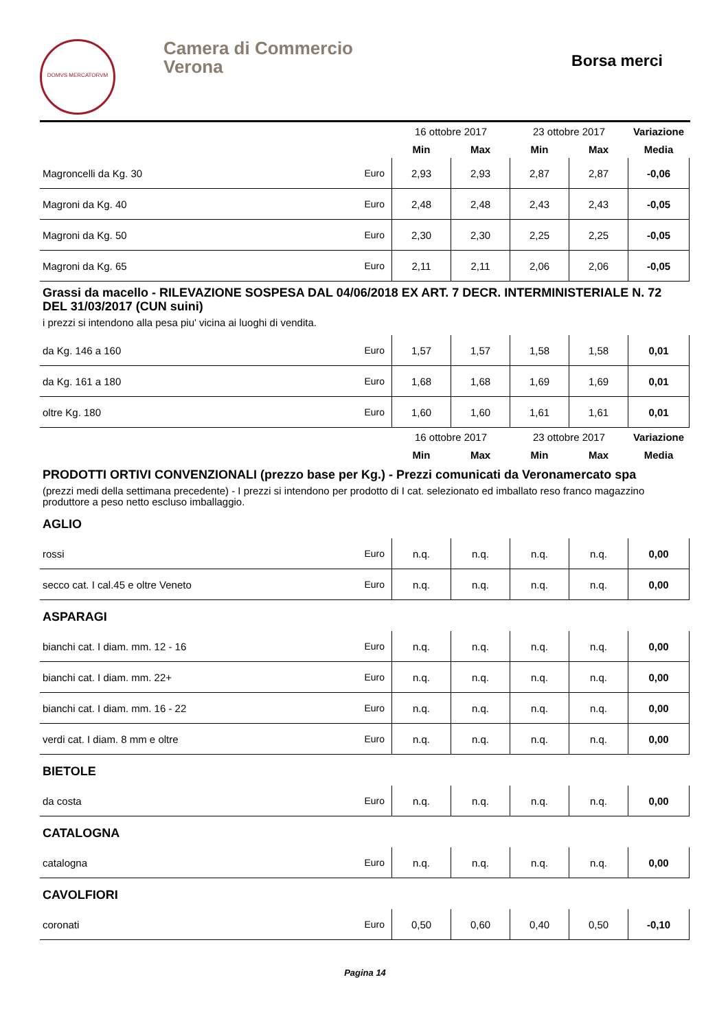DOMVS MERCATORVM
Camera di Commercio
Verona
Borsa merci
| | | 16 ottobre 2017 | | 23 ottobre 2017 | | Variazione |
| | | Min | Max | Min | Max | Media |
| Magroncelli da Kg. 30 | Euro | 2,93 | 2,93 | 2,87 | 2,87 | -0,06 |
| Magroni da Kg. 40 | Euro | 2,48 | 2,48 | 2,43 | 2,43 | -0,05 |
| Magroni da Kg. 50 | Euro | 2,30 | 2,30 | 2,25 | 2,25 | -0,05 |
| Magroni da Kg. 65 | Euro | 2,11 | 2,11 | 2,06 | 2,06 | -0,05 |
Grassi da macello - RILEVAZIONE SOSPESA DAL 04/06/2018 EX ART. 7 DECR. INTERMINISTERIALE N. 72 DEL 31/03/2017 (CUN suini)
i prezzi si intendono alla pesa piu' vicina ai luoghi di vendita.
| da Kg. 146 a 160 | Euro | 1,57 | 1,57 | 1,58 | 1,58 | 0,01 |
| da Kg. 161 a 180 | Euro | 1,68 | 1,68 | 1,69 | 1,69 | 0,01 |
| oltre Kg. 180 | Euro | 1,60 | 1,60 | 1,61 | 1,61 | 0,01 |
| | | 16 ottobre 2017 | | 23 ottobre 2017 | | Variazione |
| | | Min | Max | Min | Max | Media |
PRODOTTI ORTIVI CONVENZIONALI (prezzo base per Kg.) - Prezzi comunicati da Veronamercato spa
(prezzi medi della settimana precedente) - I prezzi si intendono per prodotto di I cat. selezionato ed imballato reso franco magazzino produttore a peso netto escluso imballaggio.
AGLIO
| rossi | Euro | n.q. | n.q. | n.q. | n.q. | 0,00 |
| secco cat. I cal.45 e oltre Veneto | Euro | n.q. | n.q. | n.q. | n.q. | 0,00 |
ASPARAGI
| bianchi cat. I diam. mm. 12 - 16 | Euro | n.q. | n.q. | n.q. | n.q. | 0,00 |
| bianchi cat. I diam. mm. 22+ | Euro | n.q. | n.q. | n.q. | n.q. | 0,00 |
| bianchi cat. I diam. mm. 16 - 22 | Euro | n.q. | n.q. | n.q. | n.q. | 0,00 |
| verdi cat. I diam. 8 mm e oltre | Euro | n.q. | n.q. | n.q. | n.q. | 0,00 |
BIETOLE
| da costa | Euro | n.q. | n.q. | n.q. | n.q. | 0,00 |
CATALOGNA
| catalogna | Euro | n.q. | n.q. | n.q. | n.q. | 0,00 |
CAVOLFIORI
| coronati | Euro | 0,50 | 0,60 | 0,40 | 0,50 | -0,10 |
Pagina 14